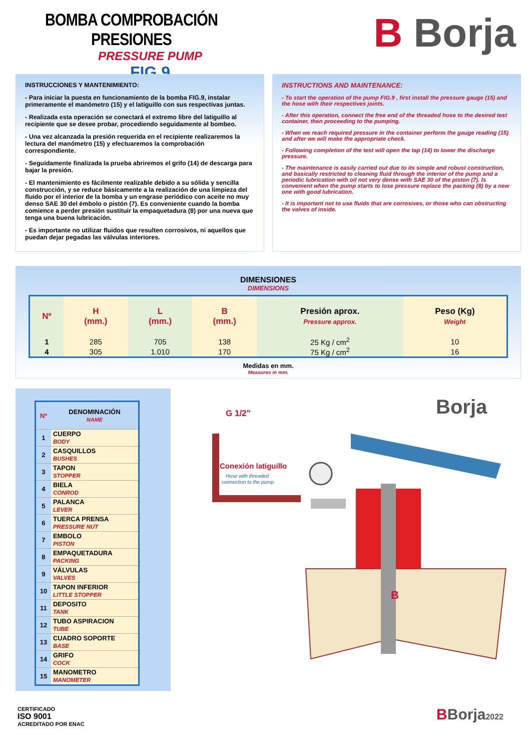BOMBA COMPROBACIÓN PRESIONES
PRESSURE PUMP
FIG.9
B Borja
INSTRUCCIONES Y MANTENIMIENTO:
- Para iniciar la puesta en funcionamiento de la bomba FIG.9, instalar primeramente el manómetro (15) y el latiguillo con sus respectivas juntas.
- Realizada esta operación se conectará el extremo libre del latiguillo al recipiente que se desee probar, procediendo seguidamente al bombeo.
- Una vez alcanzada la presión requerida en el recipiente realizaremos la lectura del manómetro (15) y efectuaremos la comprobación correspondiente.
- Seguidamente finalizada la prueba abriremos el grifo (14) de descarga para bajar la presión.
- El mantenimiento es fácilmente realizable debido a su sólida y sencilla construcción, y se reduce básicamente a la realización de una limpieza del fluido por el interior de la bomba y un engrase periódico con aceite no muy denso SAE 30 del émbolo o pistón (7). Es conveniente cuando la bomba comience a perder presión sustituir la empaquetadura (8) por una nueva que tenga una buena lubricación.
- Es importante no utilizar fluidos que resulten corrosivos, ni aquellos que puedan dejar pegadas las válvulas interiores.
INSTRUCTIONS AND MAINTENANCE:
- To start the operation of the pump FIG.9 , first install the pressure gauge (15) and the hose with their respectives joints.
- After this operation, connect the free end of the threaded hose to the desired test container, then proceeding to the pumping.
- When we reach required pressure in the container perform the gauge reading (15) and after we will make the appropriate check.
- Following completion of the test will open the tap (14) to lower the discharge pressure.
- The maintenance is easily carried out due to its simple and robust construction, and basically restricted to cleaning fluid through the interior of the pump and a periodic lubrication with oil not very dense with SAE 30 of the piston (7). Is convenient when the pump starts to lose pressure replace the packing (8) by a new one with good lubrication.
- It is important not to use fluids that are corrosives, or those who can obstructing the valves of inside.
DIMENSIONES
DIMENSIONS
| Nº | H (mm.) | L (mm.) | B (mm.) | Presión aprox. Pressure approx. | Peso (Kg) Weight |
| --- | --- | --- | --- | --- | --- |
| 1 | 285 | 705 | 138 | 25 Kg / cm<sup>2</sup> | 10 |
| 4 | 305 | 1.010 | 170 | 75 Kg / cm<sup>2</sup> | 16 |
Medidas en mm.
Measures in mm.
| Nº | DENOMINACIÓN NAME |
| --- | --- |
| 1 | CUERPO BODY |
| 2 | CASQUILLOS BUSHES |
| 3 | TAPON STOPPER |
| 4 | BIELA CONROD |
| 5 | PALANCA LEVER |
| 6 | TUERCA PRENSA PRESSURE NUT |
| 7 | EMBOLO PISTON |
| 8 | EMPAQUETADURA PACKING |
| 9 | VÁLVULAS VALVES |
| 10 | TAPON INFERIOR LITTLE STOPPER |
| 11 | DEPOSITO TANK |
| 12 | TUBO ASPIRACION TUBE |
| 13 | CUADRO SOPORTE BASE |
| 14 | GRIFO COCK |
| 15 | MANOMETRO MANOMETER |
G 1/2"
Borja
Conexión latiguillo
Hose with threaded
connection to the pump
B
Salida latiguillo threaded hose to the desired test container G 3/8" L H 1 2 3 4 5 6 7 8 9 10 11 12 13 14 15
CERTIFICADO
ISO 9001
ACREDITADO POR ENAC
BBorja2022